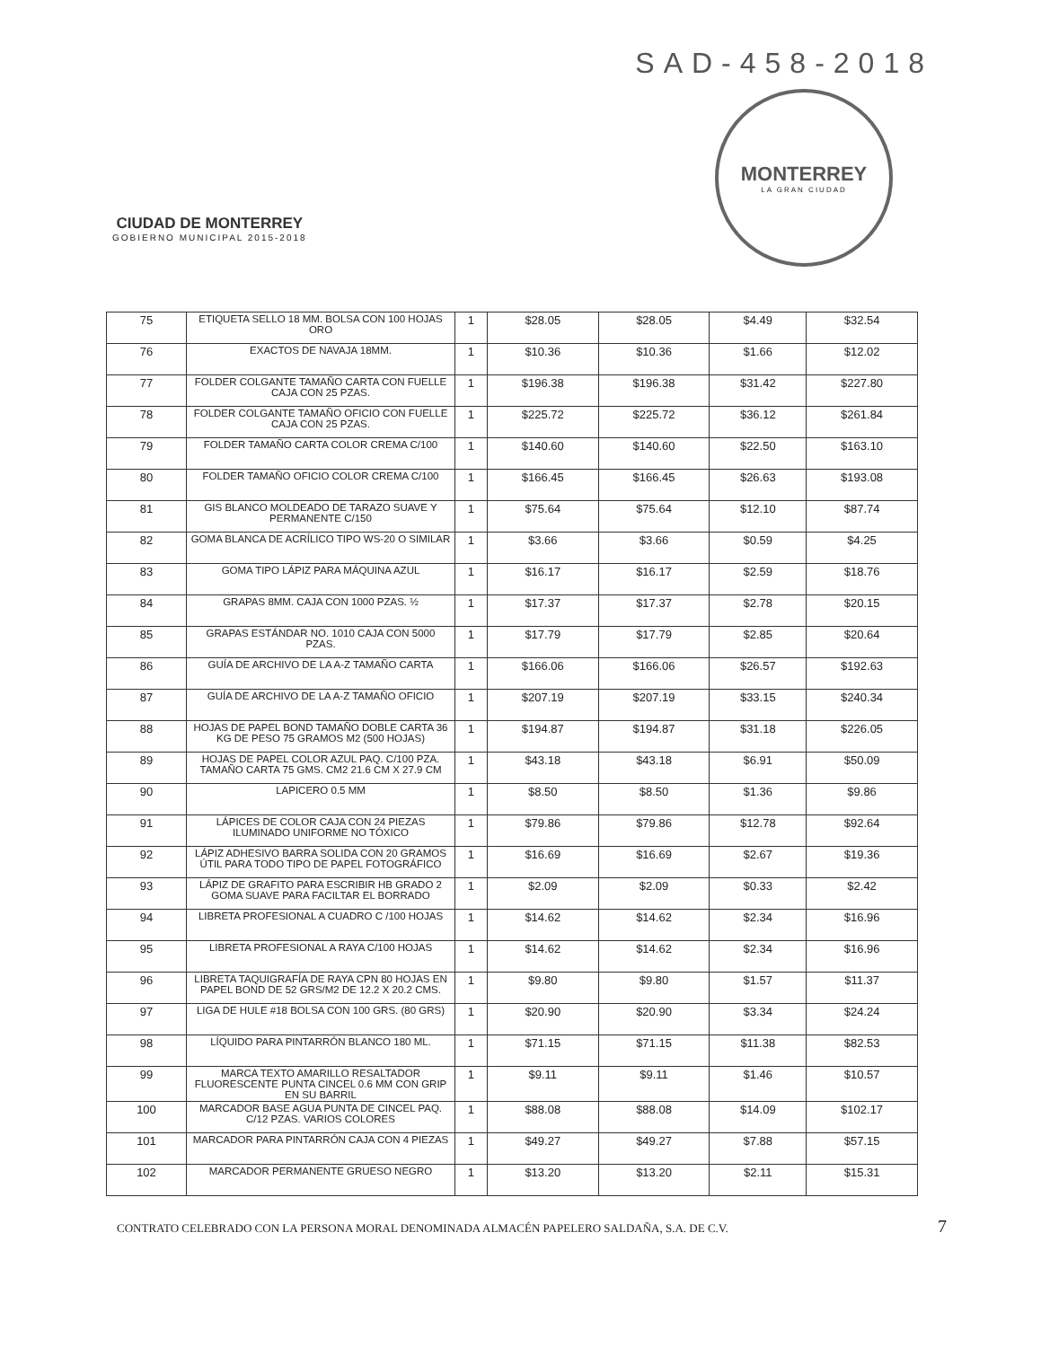SAD-458-2018
CIUDAD DE MONTERREY
GOBIERNO MUNICIPAL 2015-2018
MONTERREY
LA GRAN CIUDAD
| 75 | ETIQUETA SELLO 18 MM. BOLSA CON 100 HOJAS ORO | 1 | $28.05 | $28.05 | $4.49 | $32.54 |
| 76 | EXACTOS DE NAVAJA 18MM. | 1 | $10.36 | $10.36 | $1.66 | $12.02 |
| 77 | FOLDER COLGANTE TAMAÑO CARTA CON FUELLE CAJA CON 25 PZAS. | 1 | $196.38 | $196.38 | $31.42 | $227.80 |
| 78 | FOLDER COLGANTE TAMAÑO OFICIO CON FUELLE CAJA CON 25 PZAS. | 1 | $225.72 | $225.72 | $36.12 | $261.84 |
| 79 | FOLDER TAMAÑO CARTA COLOR CREMA C/100 | 1 | $140.60 | $140.60 | $22.50 | $163.10 |
| 80 | FOLDER TAMAÑO OFICIO COLOR CREMA C/100 | 1 | $166.45 | $166.45 | $26.63 | $193.08 |
| 81 | GIS BLANCO MOLDEADO DE TARAZO SUAVE Y PERMANENTE C/150 | 1 | $75.64 | $75.64 | $12.10 | $87.74 |
| 82 | GOMA BLANCA DE ACRÍLICO TIPO WS-20 O SIMILAR | 1 | $3.66 | $3.66 | $0.59 | $4.25 |
| 83 | GOMA TIPO LÁPIZ PARA MÁQUINA AZUL | 1 | $16.17 | $16.17 | $2.59 | $18.76 |
| 84 | GRAPAS 8MM. CAJA CON 1000 PZAS. ½ | 1 | $17.37 | $17.37 | $2.78 | $20.15 |
| 85 | GRAPAS ESTÁNDAR NO. 1010 CAJA CON 5000 PZAS. | 1 | $17.79 | $17.79 | $2.85 | $20.64 |
| 86 | GUÍA DE ARCHIVO DE LA A-Z TAMAÑO CARTA | 1 | $166.06 | $166.06 | $26.57 | $192.63 |
| 87 | GUÍA DE ARCHIVO DE LA A-Z TAMAÑO OFICIO | 1 | $207.19 | $207.19 | $33.15 | $240.34 |
| 88 | HOJAS DE PAPEL BOND TAMAÑO DOBLE CARTA 36 KG DE PESO 75 GRAMOS M2 (500 HOJAS) | 1 | $194.87 | $194.87 | $31.18 | $226.05 |
| 89 | HOJAS DE PAPEL COLOR AZUL PAQ. C/100 PZA. TAMAÑO CARTA 75 GMS. CM2 21.6 CM X 27.9 CM | 1 | $43.18 | $43.18 | $6.91 | $50.09 |
| 90 | LAPICERO 0.5 MM | 1 | $8.50 | $8.50 | $1.36 | $9.86 |
| 91 | LÁPICES DE COLOR CAJA CON 24 PIEZAS ILUMINADO UNIFORME NO TÓXICO | 1 | $79.86 | $79.86 | $12.78 | $92.64 |
| 92 | LÁPIZ ADHESIVO BARRA SOLIDA CON 20 GRAMOS ÚTIL PARA TODO TIPO DE PAPEL FOTOGRÁFICO | 1 | $16.69 | $16.69 | $2.67 | $19.36 |
| 93 | LÁPIZ DE GRAFITO PARA ESCRIBIR HB GRADO 2 GOMA SUAVE PARA FACILTAR EL BORRADO | 1 | $2.09 | $2.09 | $0.33 | $2.42 |
| 94 | LIBRETA PROFESIONAL A CUADRO C /100 HOJAS | 1 | $14.62 | $14.62 | $2.34 | $16.96 |
| 95 | LIBRETA PROFESIONAL A RAYA C/100 HOJAS | 1 | $14.62 | $14.62 | $2.34 | $16.96 |
| 96 | LIBRETA TAQUIGRAFÍA DE RAYA CPN 80 HOJAS EN PAPEL BOND DE 52 GRS/M2 DE 12.2 X 20.2 CMS. | 1 | $9.80 | $9.80 | $1.57 | $11.37 |
| 97 | LIGA DE HULE #18 BOLSA CON 100 GRS. (80 GRS) | 1 | $20.90 | $20.90 | $3.34 | $24.24 |
| 98 | LÍQUIDO PARA PINTARRÓN BLANCO 180 ML. | 1 | $71.15 | $71.15 | $11.38 | $82.53 |
| 99 | MARCA TEXTO AMARILLO RESALTADOR FLUORESCENTE PUNTA CINCEL 0.6 MM CON GRIP EN SU BARRIL | 1 | $9.11 | $9.11 | $1.46 | $10.57 |
| 100 | MARCADOR BASE AGUA PUNTA DE CINCEL PAQ. C/12 PZAS. VARIOS COLORES | 1 | $88.08 | $88.08 | $14.09 | $102.17 |
| 101 | MARCADOR PARA PINTARRÓN CAJA CON 4 PIEZAS | 1 | $49.27 | $49.27 | $7.88 | $57.15 |
| 102 | MARCADOR PERMANENTE GRUESO NEGRO | 1 | $13.20 | $13.20 | $2.11 | $15.31 |
CONTRATO CELEBRADO CON LA PERSONA MORAL DENOMINADA ALMACÉN PAPELERO SALDAÑA, S.A. DE C.V. 7